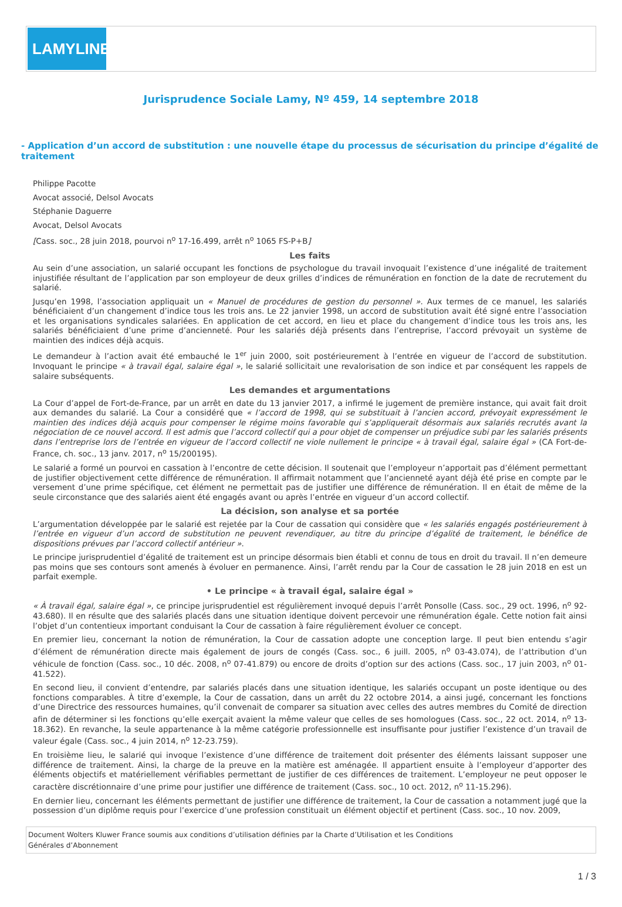LAMYLINE
Jurisprudence Sociale Lamy, Nº 459, 14 septembre 2018
- Application d’un accord de substitution : une nouvelle étape du processus de sécurisation du principe d’égalité de traitement
Philippe Pacotte
Avocat associé, Delsol Avocats
Stéphanie Daguerre
Avocat, Delsol Avocats
[Cass. soc., 28 juin 2018, pourvoi n<sup>o</sup> 17-16.499, arrêt n<sup>o</sup> 1065 FS-P+B]
Les faits
Au sein d’une association, un salarié occupant les fonctions de psychologue du travail invoquait l’existence d’une inégalité de traitement injustifiée résultant de l’application par son employeur de deux grilles d’indices de rémunération en fonction de la date de recrutement du salarié.
Jusqu’en 1998, l’association appliquait un « Manuel de procédures de gestion du personnel ». Aux termes de ce manuel, les salariés bénéficiaient d’un changement d’indice tous les trois ans. Le 22 janvier 1998, un accord de substitution avait été signé entre l’association et les organisations syndicales salariées. En application de cet accord, en lieu et place du changement d’indice tous les trois ans, les salariés bénéficiaient d’une prime d’ancienneté. Pour les salariés déjà présents dans l’entreprise, l’accord prévoyait un système de maintien des indices déjà acquis.
Le demandeur à l’action avait été embauché le 1<sup>er</sup> juin 2000, soit postérieurement à l’entrée en vigueur de l’accord de substitution. Invoquant le principe « à travail égal, salaire égal », le salarié sollicitait une revalorisation de son indice et par conséquent les rappels de salaire subséquents.
Les demandes et argumentations
La Cour d’appel de Fort-de-France, par un arrêt en date du 13 janvier 2017, a infirmé le jugement de première instance, qui avait fait droit aux demandes du salarié. La Cour a considéré que « l’accord de 1998, qui se substituait à l’ancien accord, prévoyait expressément le maintien des indices déjà acquis pour compenser le régime moins favorable qui s’appliquerait désormais aux salariés recrutés avant la négociation de ce nouvel accord. Il est admis que l’accord collectif qui a pour objet de compenser un préjudice subi par les salariés présents dans l’entreprise lors de l’entrée en vigueur de l’accord collectif ne viole nullement le principe « à travail égal, salaire égal » (CA Fort-de-France, ch. soc., 13 janv. 2017, n<sup>o</sup> 15/200195).
Le salarié a formé un pourvoi en cassation à l’encontre de cette décision. Il soutenait que l’employeur n’apportait pas d’élément permettant de justifier objectivement cette différence de rémunération. Il affirmait notamment que l’ancienneté ayant déjà été prise en compte par le versement d’une prime spécifique, cet élément ne permettait pas de justifier une différence de rémunération. Il en était de même de la seule circonstance que des salariés aient été engagés avant ou après l’entrée en vigueur d’un accord collectif.
La décision, son analyse et sa portée
L’argumentation développée par le salarié est rejetée par la Cour de cassation qui considère que « les salariés engagés postérieurement à l’entrée en vigueur d’un accord de substitution ne peuvent revendiquer, au titre du principe d’égalité de traitement, le bénéfice de dispositions prévues par l’accord collectif antérieur ».
Le principe jurisprudentiel d’égalité de traitement est un principe désormais bien établi et connu de tous en droit du travail. Il n’en demeure pas moins que ses contours sont amenés à évoluer en permanence. Ainsi, l’arrêt rendu par la Cour de cassation le 28 juin 2018 en est un parfait exemple.
• Le principe « à travail égal, salaire égal »
« À travail égal, salaire égal », ce principe jurisprudentiel est régulièrement invoqué depuis l’arrêt Ponsolle (Cass. soc., 29 oct. 1996, n<sup>o</sup> 92-43.680). Il en résulte que des salariés placés dans une situation identique doivent percevoir une rémunération égale. Cette notion fait ainsi l’objet d’un contentieux important conduisant la Cour de cassation à faire régulièrement évoluer ce concept.
En premier lieu, concernant la notion de rémunération, la Cour de cassation adopte une conception large. Il peut bien entendu s’agir d’élément de rémunération directe mais également de jours de congés (Cass. soc., 6 juill. 2005, n<sup>o</sup> 03-43.074), de l’attribution d’un véhicule de fonction (Cass. soc., 10 déc. 2008, n<sup>o</sup> 07-41.879) ou encore de droits d’option sur des actions (Cass. soc., 17 juin 2003, n<sup>o</sup> 01-41.522).
En second lieu, il convient d’entendre, par salariés placés dans une situation identique, les salariés occupant un poste identique ou des fonctions comparables. À titre d’exemple, la Cour de cassation, dans un arrêt du 22 octobre 2014, a ainsi jugé, concernant les fonctions d’une Directrice des ressources humaines, qu’il convenait de comparer sa situation avec celles des autres membres du Comité de direction afin de déterminer si les fonctions qu’elle exerçait avaient la même valeur que celles de ses homologues (Cass. soc., 22 oct. 2014, n<sup>o</sup> 13-18.362). En revanche, la seule appartenance à la même catégorie professionnelle est insuffisante pour justifier l’existence d’un travail de valeur égale (Cass. soc., 4 juin 2014, n<sup>o</sup> 12-23.759).
En troisième lieu, le salarié qui invoque l’existence d’une différence de traitement doit présenter des éléments laissant supposer une différence de traitement. Ainsi, la charge de la preuve en la matière est aménagée. Il appartient ensuite à l’employeur d’apporter des éléments objectifs et matériellement vérifiables permettant de justifier de ces différences de traitement. L’employeur ne peut opposer le caractère discrétionnaire d’une prime pour justifier une différence de traitement (Cass. soc., 10 oct. 2012, n<sup>o</sup> 11-15.296).
En dernier lieu, concernant les éléments permettant de justifier une différence de traitement, la Cour de cassation a notamment jugé que la possession d’un diplôme requis pour l’exercice d’une profession constituait un élément objectif et pertinent (Cass. soc., 10 nov. 2009,
Document Wolters Kluwer France soumis aux conditions d’utilisation définies par la Charte d’Utilisation et les Conditions
Générales d’Abonnement
1 / 3